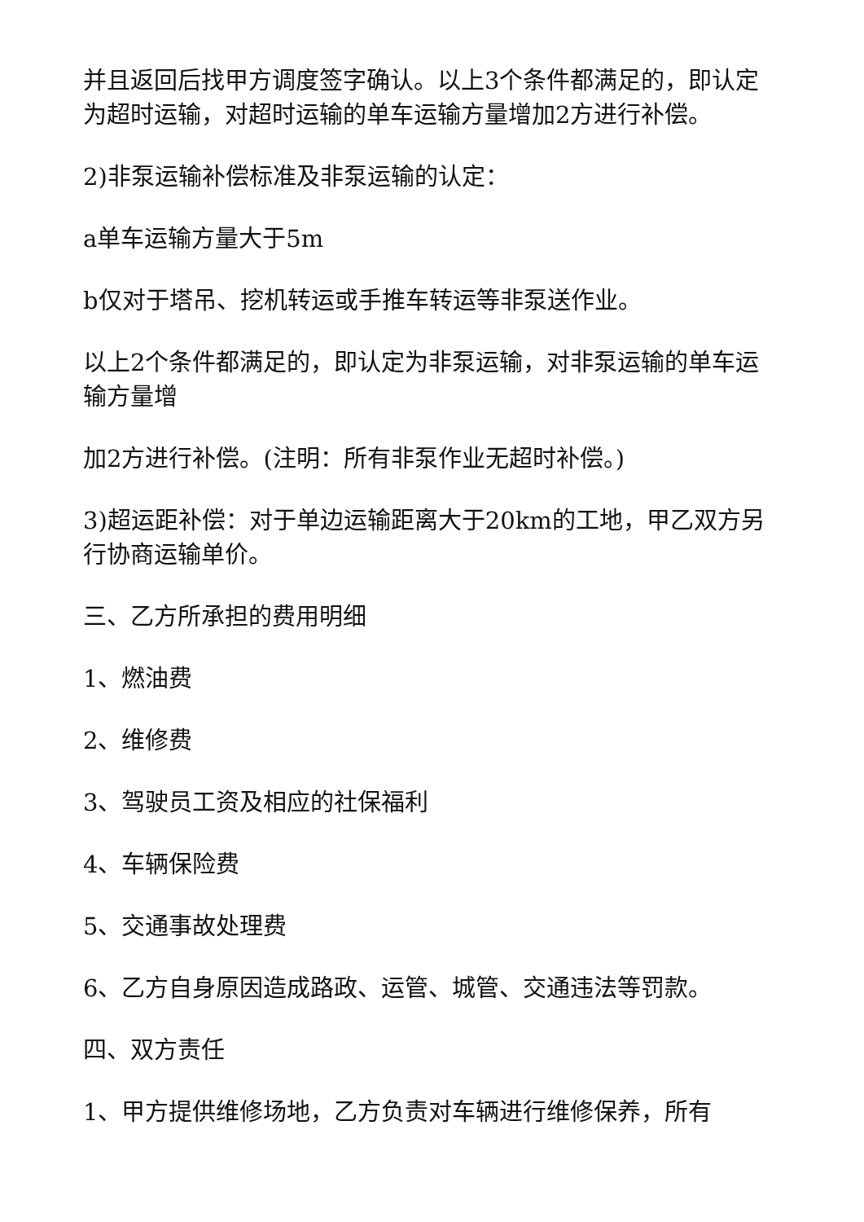并且返回后找甲方调度签字确认。以上3个条件都满足的，即认定为超时运输，对超时运输的单车运输方量增加2方进行补偿。
2)非泵运输补偿标准及非泵运输的认定：
a单车运输方量大于5m
b仅对于塔吊、挖机转运或手推车转运等非泵送作业。
以上2个条件都满足的，即认定为非泵运输，对非泵运输的单车运输方量增
加2方进行补偿。(注明：所有非泵作业无超时补偿。)
3)超运距补偿：对于单边运输距离大于20km的工地，甲乙双方另行协商运输单价。
三、乙方所承担的费用明细
1、燃油费
2、维修费
3、驾驶员工资及相应的社保福利
4、车辆保险费
5、交通事故处理费
6、乙方自身原因造成路政、运管、城管、交通违法等罚款。
四、双方责任
1、甲方提供维修场地，乙方负责对车辆进行维修保养，所有